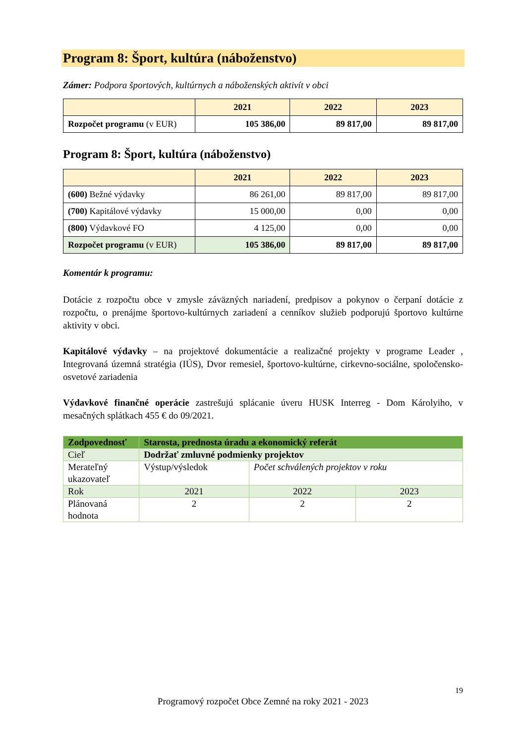Program 8: Šport, kultúra (náboženstvo)
Zámer: Podpora športových, kultúrnych a náboženských aktivít v obci
| | 2021 | 2022 | 2023 |
| --- | --- | --- | --- |
| Rozpočet programu (v EUR) | 105 386,00 | 89 817,00 | 89 817,00 |
Program 8: Šport, kultúra (náboženstvo)
| | 2021 | 2022 | 2023 |
| --- | --- | --- | --- |
| (600) Bežné výdavky | 86 261,00 | 89 817,00 | 89 817,00 |
| (700) Kapitálové výdavky | 15 000,00 | 0,00 | 0,00 |
| (800) Výdavkové FO | 4 125,00 | 0,00 | 0,00 |
| Rozpočet programu (v EUR) | 105 386,00 | 89 817,00 | 89 817,00 |
Komentár k programu:
Dotácie z rozpočtu obce v zmysle záväzných nariadení, predpisov a pokynov o čerpaní dotácie z rozpočtu, o prenájme športovo-kultúrnych zariadení a cenníkov služieb podporujú športovo kultúrne aktivity v obci.
Kapitálové výdavky – na projektové dokumentácie a realizačné projekty v programe Leader , Integrovaná územná stratégia (IÚS), Dvor remesiel, športovo-kultúrne, cirkevno-sociálne, spoločensko-osvetové zariadenia
Výdavkové finančné operácie zastrešujú splácanie úveru HUSK Interreg - Dom Károlyiho, v mesačných splátkach 455 € do 09/2021.
| Zodpovednosť | Starosta, prednosta úradu a ekonomický referát | | |
| Cieľ | Dodržať zmluvné podmienky projektov | | |
| Merateľný ukazovateľ | Výstup/výsledok | Počet schválených projektov v roku | |
| Rok | 2021 | 2022 | 2023 |
| Plánovaná hodnota | 2 | 2 | 2 |
19
Programový rozpočet Obce Zemné na roky 2021 - 2023